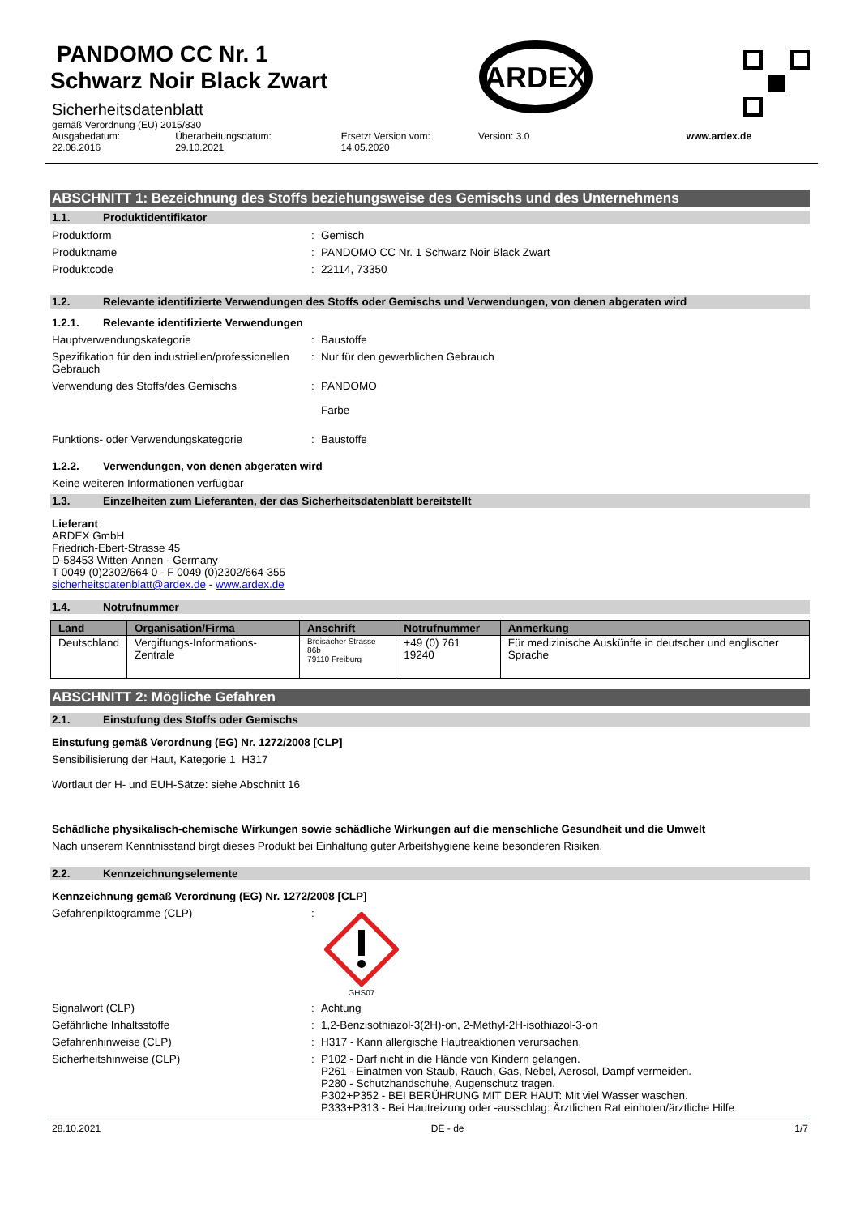PANDOMO CC Nr. 1
Schwarz Noir Black Zwart
Sicherheitsdatenblatt
gemäß Verordnung (EU) 2015/830
ARDEX
Ausgabedatum:
22.08.2016
Überarbeitungsdatum:
29.10.2021
Ersetzt Version vom:
14.05.2020
Version: 3.0 www.ardex.de
ABSCHNITT 1: Bezeichnung des Stoffs beziehungsweise des Gemischs und des Unternehmens
1.1. Produktidentifikator
Produktform : Gemisch
Produktname : PANDOMO CC Nr. 1 Schwarz Noir Black Zwart
Produktcode : 22114, 73350
1.2. Relevante identifizierte Verwendungen des Stoffs oder Gemischs und Verwendungen, von denen abgeraten wird
1.2.1. Relevante identifizierte Verwendungen
Hauptverwendungskategorie : Baustoffe
Spezifikation für den industriellen/professionellen Gebrauch
: Nur für den gewerblichen Gebrauch
Verwendung des Stoffs/des Gemischs : PANDOMO
Farbe
Funktions- oder Verwendungskategorie : Baustoffe
1.2.2. Verwendungen, von denen abgeraten wird
Keine weiteren Informationen verfügbar
1.3. Einzelheiten zum Lieferanten, der das Sicherheitsdatenblatt bereitstellt
Lieferant
ARDEX GmbH
Friedrich-Ebert-Strasse 45
D-58453 Witten-Annen - Germany
T 0049 (0)2302/664-0 - F 0049 (0)2302/664-355
sicherheitsdatenblatt@ardex.de - www.ardex.de
1.4. Notrufnummer
| Land | Organisation/Firma | Anschrift | Notrufnummer | Anmerkung |
| --- | --- | --- | --- | --- |
| Deutschland | Vergiftungs-Informations-Zentrale | Breisacher Strasse 86b 79110 Freiburg | +49 (0) 761 19240 | Für medizinische Auskünfte in deutscher und englischer Sprache |
ABSCHNITT 2: Mögliche Gefahren
2.1. Einstufung des Stoffs oder Gemischs
Einstufung gemäß Verordnung (EG) Nr. 1272/2008 [CLP]
Sensibilisierung der Haut, Kategorie 1 H317
Wortlaut der H- und EUH-Sätze: siehe Abschnitt 16
Schädliche physikalisch-chemische Wirkungen sowie schädliche Wirkungen auf die menschliche Gesundheit und die Umwelt
Nach unserem Kenntnisstand birgt dieses Produkt bei Einhaltung guter Arbeitshygiene keine besonderen Risiken.
2.2. Kennzeichnungselemente
Kennzeichnung gemäß Verordnung (EG) Nr. 1272/2008 [CLP]
Gefahrenpiktogramme (CLP) :
GHS07
Signalwort (CLP) : Achtung
Gefährliche Inhaltsstoffe : 1,2-Benzisothiazol-3(2H)-on, 2-Methyl-2H-isothiazol-3-on
Gefahrenhinweise (CLP) : H317 - Kann allergische Hautreaktionen verursachen.
Sicherheitshinweise (CLP) : P102 - Darf nicht in die Hände von Kindern gelangen.
P261 - Einatmen von Staub, Rauch, Gas, Nebel, Aerosol, Dampf vermeiden.
P280 - Schutzhandschuhe, Augenschutz tragen.
P302+P352 - BEI BERÜHRUNG MIT DER HAUT: Mit viel Wasser waschen.
P333+P313 - Bei Hautreizung oder -ausschlag: Ärztlichen Rat einholen/ärztliche Hilfe
28.10.2021 DE - de 1/7